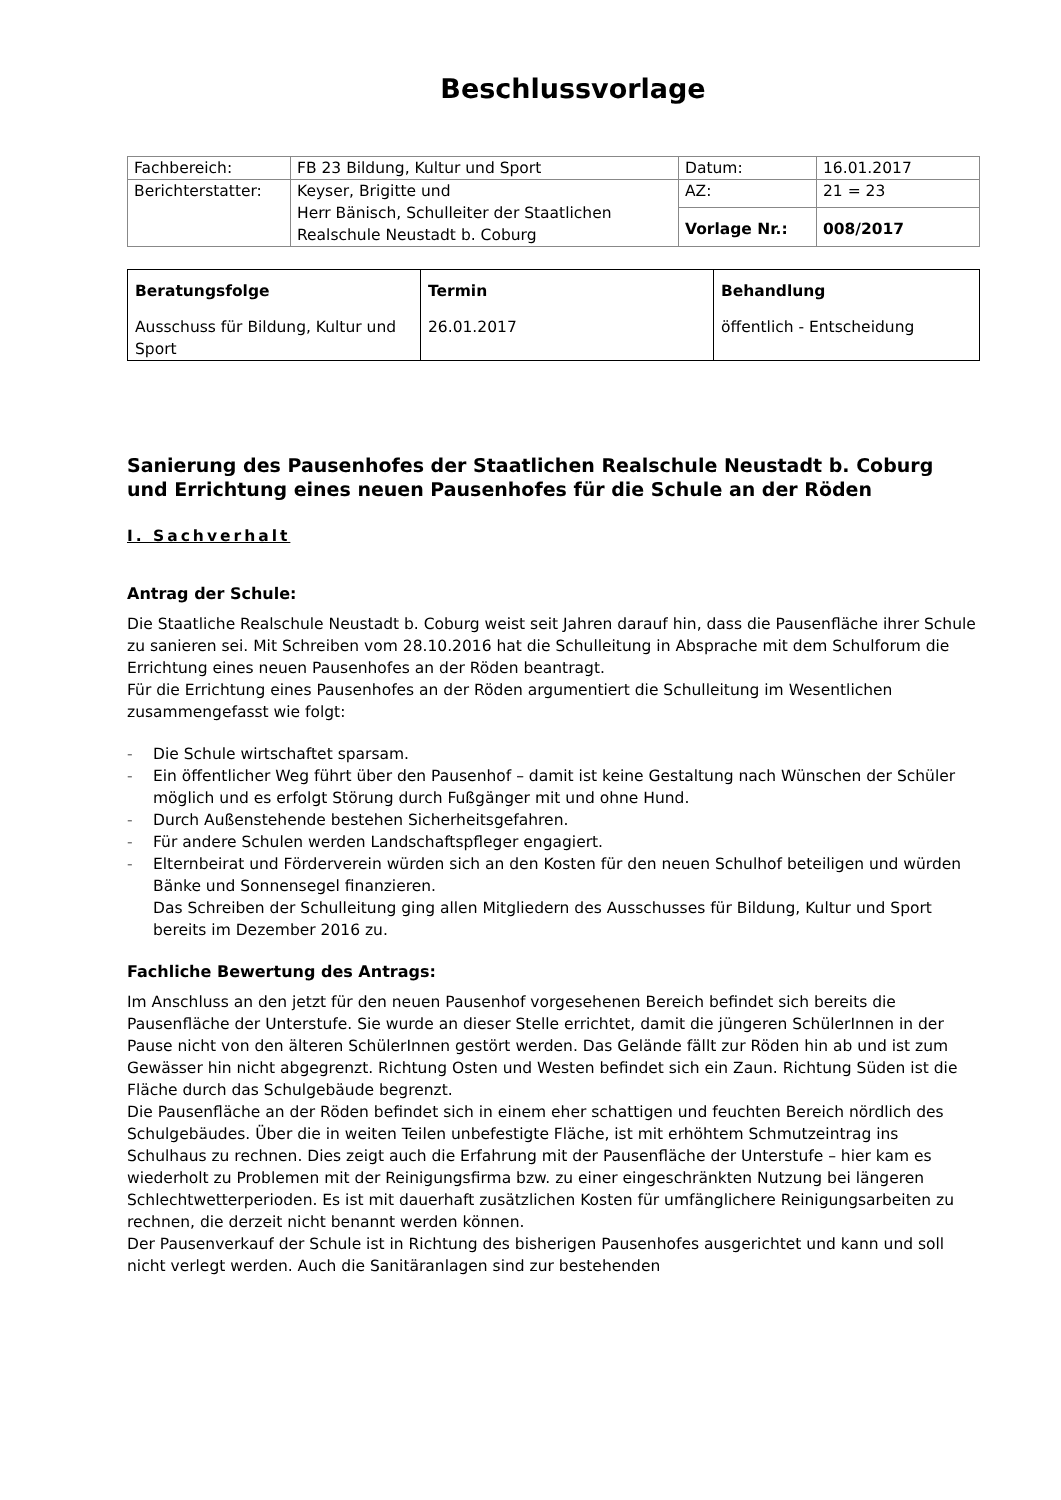Beschlussvorlage
| Fachbereich: | FB 23 Bildung, Kultur und Sport | Datum: | 16.01.2017 |
| Berichterstatter: | Keyser, Brigitte und Herr Bänisch, Schulleiter der Staatlichen Realschule Neustadt b. Coburg | AZ: | 21 = 23 |
| | | Vorlage Nr.: | 008/2017 |
| Beratungsfolge | Termin | Behandlung |
| --- | --- | --- |
| Ausschuss für Bildung, Kultur und Sport | 26.01.2017 | öffentlich - Entscheidung |
Sanierung des Pausenhofes der Staatlichen Realschule Neustadt b. Coburg und Errichtung eines neuen Pausenhofes für die Schule an der Röden
I. Sachverhalt
Antrag der Schule:
Die Staatliche Realschule Neustadt b. Coburg weist seit Jahren darauf hin, dass die Pausenfläche ihrer Schule zu sanieren sei. Mit Schreiben vom 28.10.2016 hat die Schulleitung in Absprache mit dem Schulforum die Errichtung eines neuen Pausenhofes an der Röden beantragt.
Für die Errichtung eines Pausenhofes an der Röden argumentiert die Schulleitung im Wesentlichen zusammengefasst wie folgt:
- Die Schule wirtschaftet sparsam.
- Ein öffentlicher Weg führt über den Pausenhof – damit ist keine Gestaltung nach Wünschen der Schüler möglich und es erfolgt Störung durch Fußgänger mit und ohne Hund.
- Durch Außenstehende bestehen Sicherheitsgefahren.
- Für andere Schulen werden Landschaftspfleger engagiert.
- Elternbeirat und Förderverein würden sich an den Kosten für den neuen Schulhof beteiligen und würden Bänke und Sonnensegel finanzieren.
Das Schreiben der Schulleitung ging allen Mitgliedern des Ausschusses für Bildung, Kultur und Sport bereits im Dezember 2016 zu.
Fachliche Bewertung des Antrags:
Im Anschluss an den jetzt für den neuen Pausenhof vorgesehenen Bereich befindet sich bereits die Pausenfläche der Unterstufe. Sie wurde an dieser Stelle errichtet, damit die jüngeren SchülerInnen in der Pause nicht von den älteren SchülerInnen gestört werden. Das Gelände fällt zur Röden hin ab und ist zum Gewässer hin nicht abgegrenzt. Richtung Osten und Westen befindet sich ein Zaun. Richtung Süden ist die Fläche durch das Schulgebäude begrenzt.
Die Pausenfläche an der Röden befindet sich in einem eher schattigen und feuchten Bereich nördlich des Schulgebäudes. Über die in weiten Teilen unbefestigte Fläche, ist mit erhöhtem Schmutzeintrag ins Schulhaus zu rechnen. Dies zeigt auch die Erfahrung mit der Pausenfläche der Unterstufe – hier kam es wiederholt zu Problemen mit der Reinigungsfirma bzw. zu einer eingeschränkten Nutzung bei längeren Schlechtwetterperioden. Es ist mit dauerhaft zusätzlichen Kosten für umfänglichere Reinigungsarbeiten zu rechnen, die derzeit nicht benannt werden können.
Der Pausenverkauf der Schule ist in Richtung des bisherigen Pausenhofes ausgerichtet und kann und soll nicht verlegt werden. Auch die Sanitäranlagen sind zur bestehenden